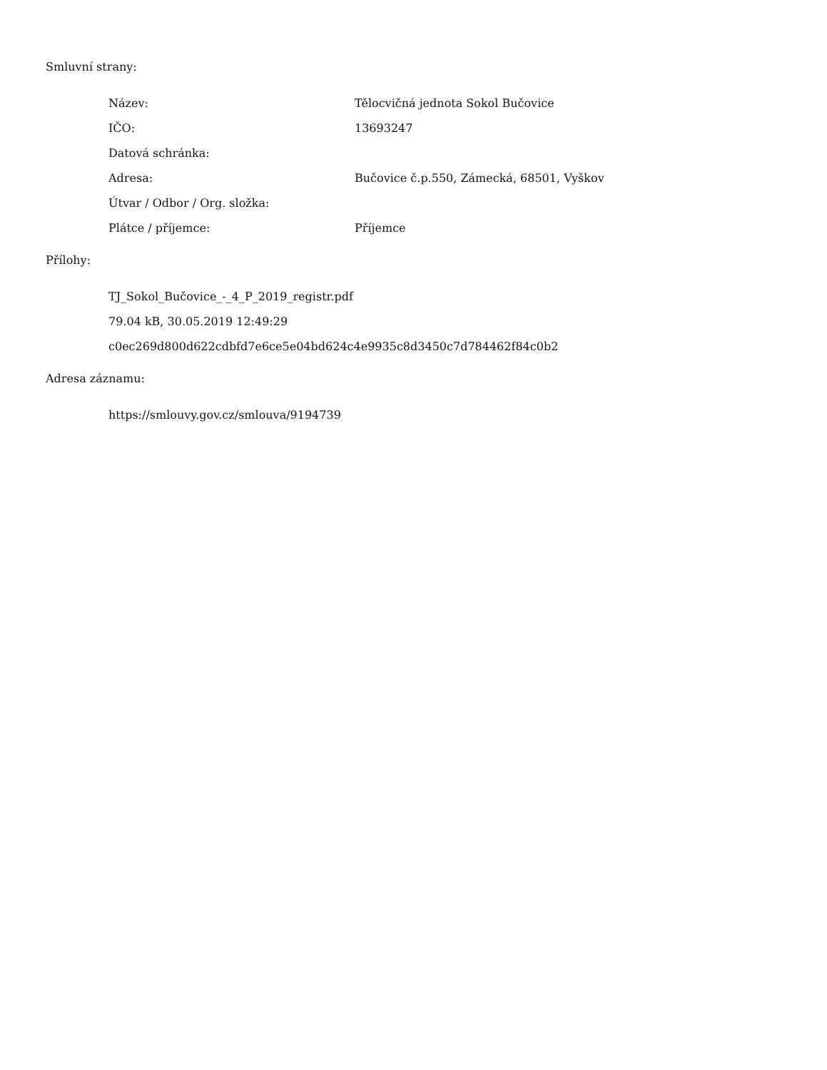Smluvní strany:
| Název: | Tělocvičná jednota Sokol Bučovice |
| IČO: | 13693247 |
| Datová schránka: | |
| Adresa: | Bučovice č.p.550, Zámecká, 68501, Vyškov |
| Útvar / Odbor / Org. složka: | |
| Plátce / příjemce: | Příjemce |
Přílohy:
TJ_Sokol_Bučovice_-_4_P_2019_registr.pdf
79.04 kB, 30.05.2019 12:49:29
c0ec269d800d622cdbfd7e6ce5e04bd624c4e9935c8d3450c7d784462f84c0b2
Adresa záznamu:
https://smlouvy.gov.cz/smlouva/9194739